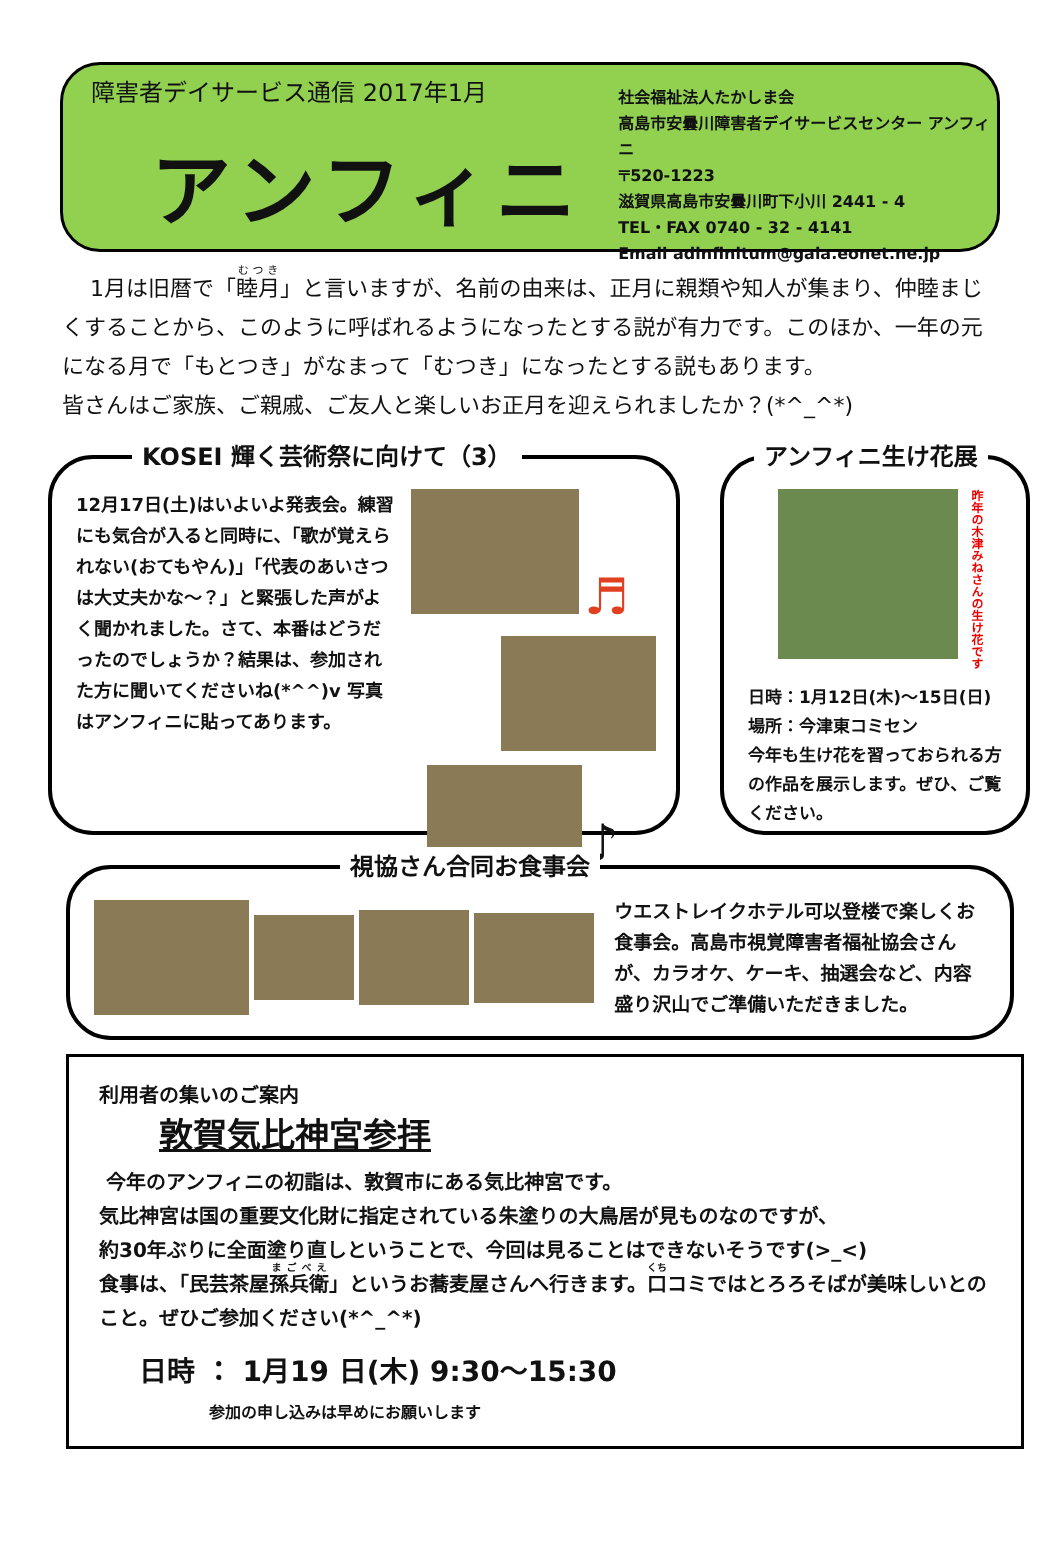障害者デイサービス通信 2017年1月
アンフィニ
社会福祉法人たかしま会
高島市安曇川障害者デイサービスセンター アンフィニ
〒520-1223
滋賀県高島市安曇川町下小川 2441 - 4
TEL・FAX 0740 - 32 - 4141
Email adinfinitum@gaia.eonet.ne.jp
1月は旧暦で「睦月」と言いますが、名前の由来は、正月に親類や知人が集まり、仲睦まじくすることから、このように呼ばれるようになったとする説が有力です。このほか、一年の元になる月で「もとつき」がなまって「むつき」になったとする説もあります。
皆さんはご家族、ご親戚、ご友人と楽しいお正月を迎えられましたか？(*^_^*)
KOSEI 輝く芸術祭に向けて（3）
12月17日(土)はいよいよ発表会。練習にも気合が入ると同時に、「歌が覚えられない(おてもやん)」「代表のあいさつは大丈夫かな～？」と緊張した声がよく聞かれました。さて、本番はどうだったのでしょうか？結果は、参加された方に聞いてくださいね(*^^)v 写真はアンフィニに貼ってあります。
♬
♪
アンフィニ生け花展
昨年の木津みねさんの生け花です
日時：1月12日(木)～15日(日)
場所：今津東コミセン
今年も生け花を習っておられる方の作品を展示します。ぜひ、ご覧ください。
視協さん合同お食事会
ウエストレイクホテル可以登楼で楽しくお食事会。高島市視覚障害者福祉協会さんが、カラオケ、ケーキ、抽選会など、内容盛り沢山でご準備いただきました。
利用者の集いのご案内
敦賀気比神宮参拝
今年のアンフィニの初詣は、敦賀市にある気比神宮です。
気比神宮は国の重要文化財に指定されている朱塗りの大鳥居が見ものなのですが、
約30年ぶりに全面塗り直しということで、今回は見ることはできないそうです(>_<)
食事は、「民芸茶屋孫兵衛」というお蕎麦屋さんへ行きます。口コミではとろろそばが美味しいとのこと。ぜひご参加ください(*^_^*)
日時 ： 1月19 日(木) 9:30～15:30
参加の申し込みは早めにお願いします